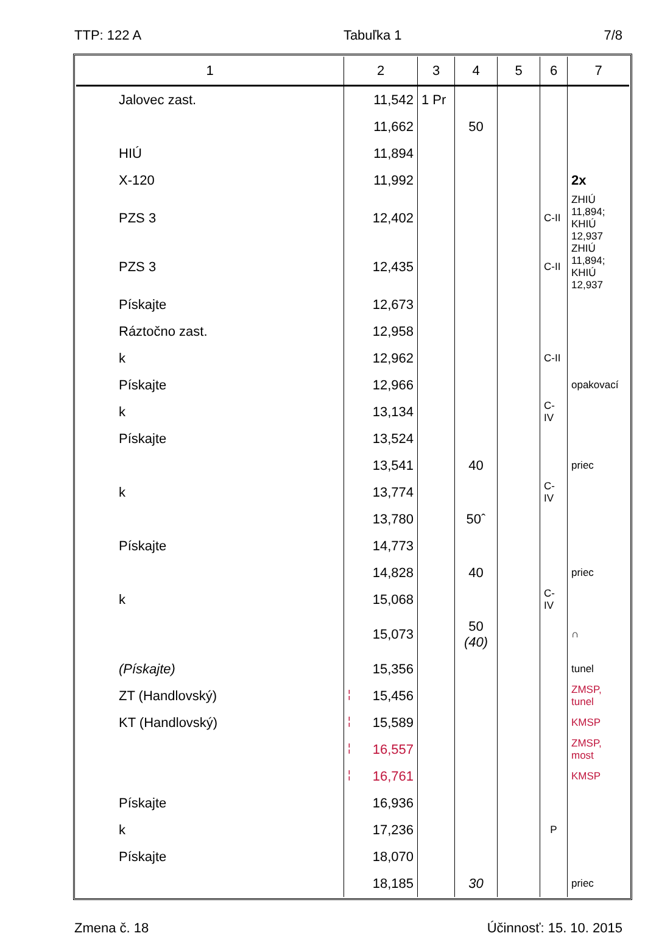TTP: 122 A Tabuľka 1 7/8
| 1 | 2 | 3 | 4 | 5 | 6 | 7 |
| --- | --- | --- | --- | --- | --- | --- |
| Jalovec zast. | 11,542 | 1 Pr | | | | |
| | 11,662 | | 50 | | | |
| HIÚ | 11,894 | | | | | |
| X-120 | 11,992 | | | | | 2x |
| PZS 3 | 12,402 | | | | C-II | ZHIÚ 11,894; KHIÚ 12,937 |
| PZS 3 | 12,435 | | | | C-II | ZHIÚ 11,894; KHIÚ 12,937 |
| Pískajte | 12,673 | | | | | |
| Ráztočno zast. | 12,958 | | | | | |
| k | 12,962 | | | | C-II | |
| Pískajte | 12,966 | | | | | opakovací |
| k | 13,134 | | | | C-IV | |
| Pískajte | 13,524 | | | | | |
| | 13,541 | | 40 | | | priec |
| k | 13,774 | | | | C-IV | |
| | 13,780 | | 50ˆ | | | |
| Pískajte | 14,773 | | | | | |
| | 14,828 | | 40 | | | priec |
| k | 15,068 | | | | C-IV | |
| | 15,073 | | 50 (40) | | | ∩ |
| (Pískajte) | 15,356 | | | | | tunel |
| ZT (Handlovský) | ¦ 15,456 | | | | | ZMSP, tunel |
| KT (Handlovský) | ¦ 15,589 | | | | | KMSP |
| | ¦ 16,557 | | | | | ZMSP, most |
| | ¦ 16,761 | | | | | KMSP |
| Pískajte | 16,936 | | | | | |
| k | 17,236 | | | | P | |
| Pískajte | 18,070 | | | | | |
| | 18,185 | | 30 | | | priec |
Zmena č. 18 Účinnosť: 15. 10. 2015